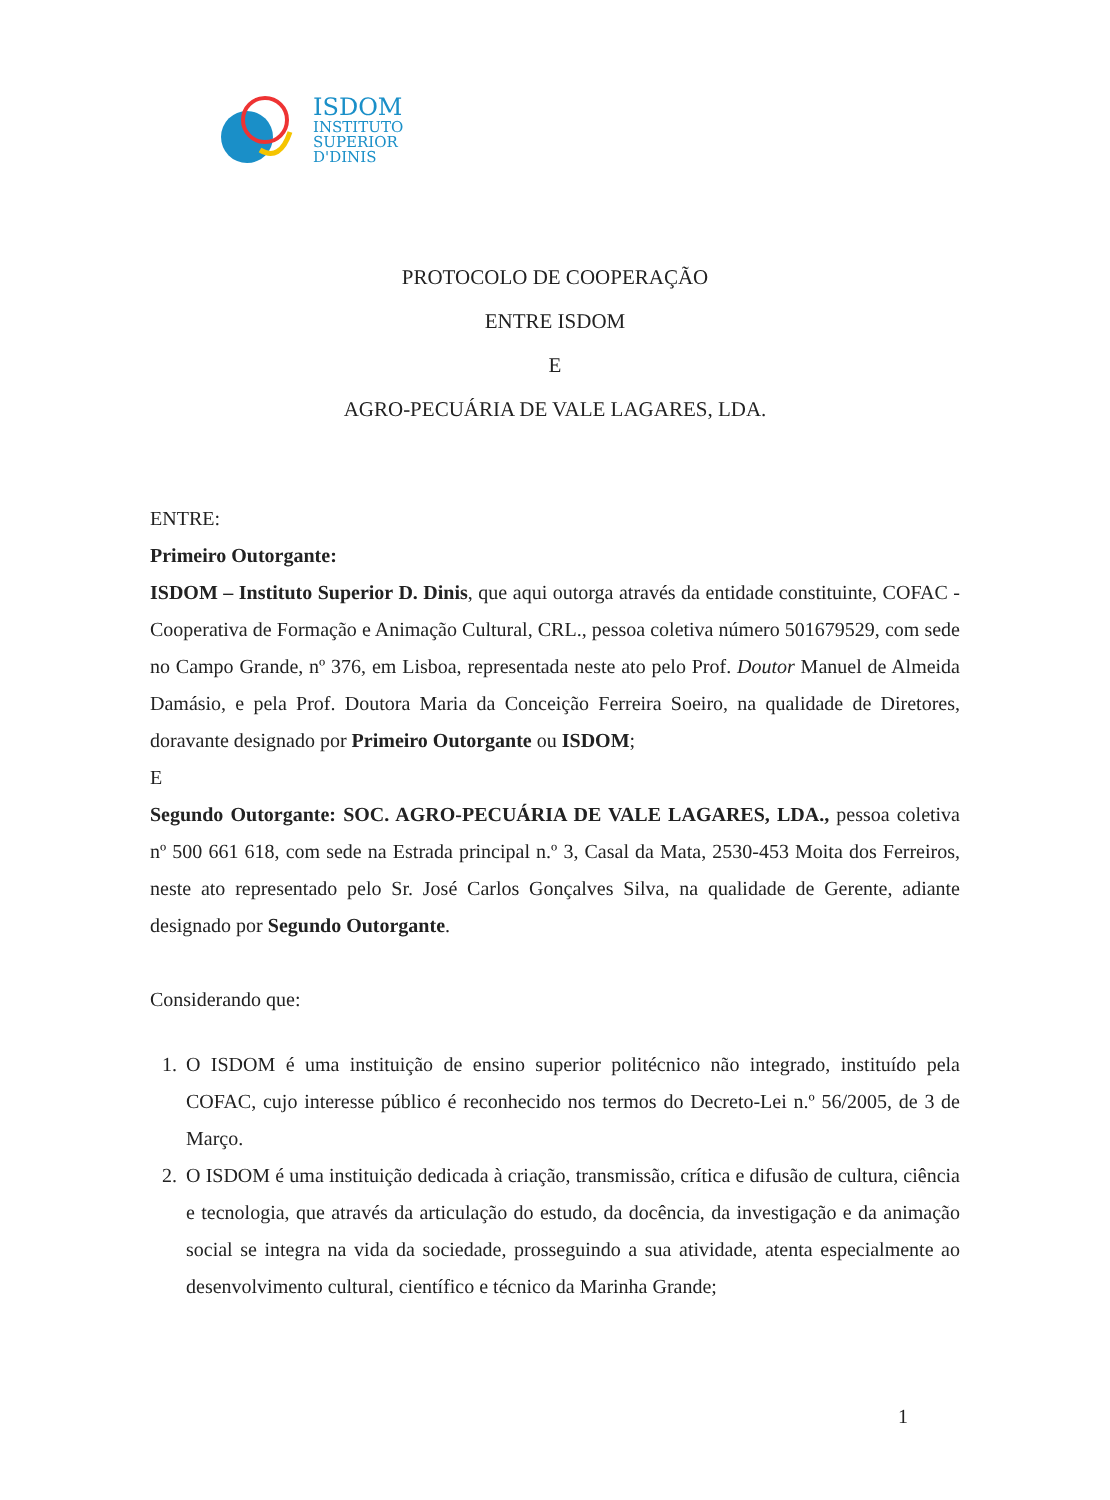ISDOM
INSTITUTO
SUPERIOR
D'DINIS
PROTOCOLO DE COOPERAÇÃO
ENTRE ISDOM
E
AGRO-PECUÁRIA DE VALE LAGARES, LDA.
ENTRE:
Primeiro Outorgante:
ISDOM – Instituto Superior D. Dinis, que aqui outorga através da entidade constituinte, COFAC - Cooperativa de Formação e Animação Cultural, CRL., pessoa coletiva número 501679529, com sede no Campo Grande, nº 376, em Lisboa, representada neste ato pelo Prof. Doutor Manuel de Almeida Damásio, e pela Prof. Doutora Maria da Conceição Ferreira Soeiro, na qualidade de Diretores, doravante designado por Primeiro Outorgante ou ISDOM;
E
Segundo Outorgante: SOC. AGRO-PECUÁRIA DE VALE LAGARES, LDA., pessoa coletiva nº 500 661 618, com sede na Estrada principal n.º 3, Casal da Mata, 2530-453 Moita dos Ferreiros, neste ato representado pelo Sr. José Carlos Gonçalves Silva, na qualidade de Gerente, adiante designado por Segundo Outorgante.
Considerando que:
1. O ISDOM é uma instituição de ensino superior politécnico não integrado, instituído pela COFAC, cujo interesse público é reconhecido nos termos do Decreto-Lei n.º 56/2005, de 3 de Março.
2. O ISDOM é uma instituição dedicada à criação, transmissão, crítica e difusão de cultura, ciência e tecnologia, que através da articulação do estudo, da docência, da investigação e da animação social se integra na vida da sociedade, prosseguindo a sua atividade, atenta especialmente ao desenvolvimento cultural, científico e técnico da Marinha Grande;
1